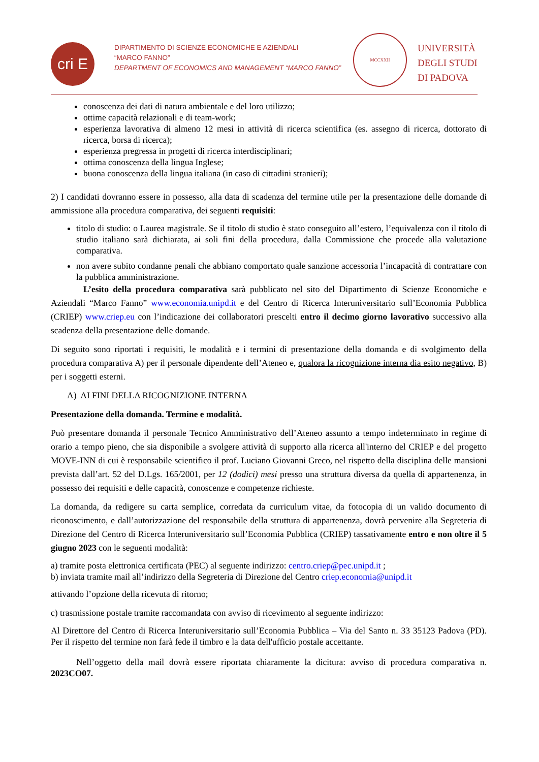cri E P
DIPARTIMENTO DI SCIENZE ECONOMICHE E AZIENDALI
“MARCO FANNO”
DEPARTMENT OF ECONOMICS AND MANAGEMENT “MARCO FANNO”
MCCXXII
UNIVERSITÀ
DEGLI STUDI
DI PADOVA
conoscenza dei dati di natura ambientale e del loro utilizzo;
ottime capacità relazionali e di team-work;
esperienza lavorativa di almeno 12 mesi in attività di ricerca scientifica (es. assegno di ricerca, dottorato di ricerca, borsa di ricerca);
esperienza pregressa in progetti di ricerca interdisciplinari;
ottima conoscenza della lingua Inglese;
buona conoscenza della lingua italiana (in caso di cittadini stranieri);
2) I candidati dovranno essere in possesso, alla data di scadenza del termine utile per la presentazione delle domande di ammissione alla procedura comparativa, dei seguenti requisiti:
titolo di studio: o Laurea magistrale. Se il titolo di studio è stato conseguito all’estero, l’equivalenza con il titolo di studio italiano sarà dichiarata, ai soli fini della procedura, dalla Commissione che procede alla valutazione comparativa.
non avere subito condanne penali che abbiano comportato quale sanzione accessoria l’incapacità di contrattare con la pubblica amministrazione.
L’esito della procedura comparativa sarà pubblicato nel sito del Dipartimento di Scienze Economiche e Aziendali “Marco Fanno” www.economia.unipd.it e del Centro di Ricerca Interuniversitario sull’Economia Pubblica (CRIEP) www.criep.eu con l’indicazione dei collaboratori prescelti entro il decimo giorno lavorativo successivo alla scadenza della presentazione delle domande.
Di seguito sono riportati i requisiti, le modalità e i termini di presentazione della domanda e di svolgimento della procedura comparativa A) per il personale dipendente dell’Ateneo e, qualora la ricognizione interna dia esito negativo, B) per i soggetti esterni.
A) AI FINI DELLA RICOGNIZIONE INTERNA
Presentazione della domanda. Termine e modalità.
Può presentare domanda il personale Tecnico Amministrativo dell’Ateneo assunto a tempo indeterminato in regime di orario a tempo pieno, che sia disponibile a svolgere attività di supporto alla ricerca all'interno del CRIEP e del progetto MOVE-INN di cui è responsabile scientifico il prof. Luciano Giovanni Greco, nel rispetto della disciplina delle mansioni prevista dall’art. 52 del D.Lgs. 165/2001, per 12 (dodici) mesi presso una struttura diversa da quella di appartenenza, in possesso dei requisiti e delle capacità, conoscenze e competenze richieste.
La domanda, da redigere su carta semplice, corredata da curriculum vitae, da fotocopia di un valido documento di riconoscimento, e dall’autorizzazione del responsabile della struttura di appartenenza, dovrà pervenire alla Segreteria di Direzione del Centro di Ricerca Interuniversitario sull’Economia Pubblica (CRIEP) tassativamente entro e non oltre il 5 giugno 2023 con le seguenti modalità:
a) tramite posta elettronica certificata (PEC) al seguente indirizzo: centro.criep@pec.unipd.it ;
b) inviata tramite mail all’indirizzo della Segreteria di Direzione del Centro criep.economia@unipd.it
attivando l’opzione della ricevuta di ritorno;
c) trasmissione postale tramite raccomandata con avviso di ricevimento al seguente indirizzo:
Al Direttore del Centro di Ricerca Interuniversitario sull’Economia Pubblica – Via del Santo n. 33 35123 Padova (PD). Per il rispetto del termine non farà fede il timbro e la data dell'ufficio postale accettante.
Nell’oggetto della mail dovrà essere riportata chiaramente la dicitura: avviso di procedura comparativa n. 2023CO07.